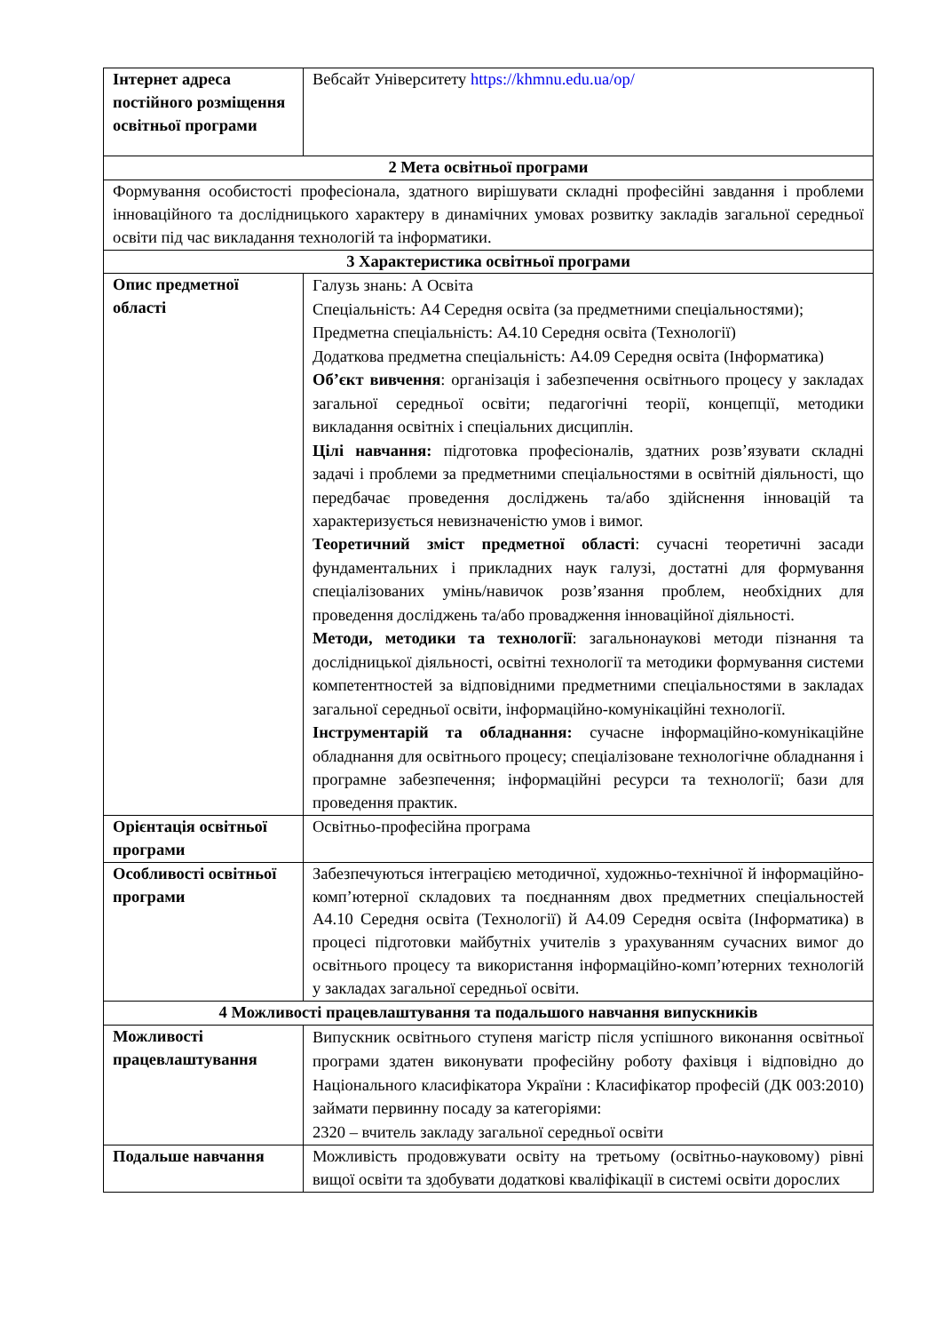| Інтернет адреса постійного розміщення освітньої програми | Вебсайт Університету https://khmnu.edu.ua/op/ |
| 2 Мета освітньої програми | |
| Формування особистості професіонала, здатного вирішувати складні професійні завдання і проблеми інноваційного та дослідницького характеру в динамічних умовах розвитку закладів загальної середньої освіти під час викладання технологій та інформатики. | |
| 3 Характеристика освітньої програми | |
| Опис предметної області | Галузь знань: А Освіта Спеціальність: А4 Середня освіта (за предметними спеціальностями); Предметна спеціальність: А4.10 Середня освіта (Технології) Додаткова предметна спеціальність: А4.09 Середня освіта (Інформатика) Об’єкт вивчення : організація і забезпечення освітнього процесу у закладах загальної середньої освіти; педагогічні теорії, концепції, методики викладання освітніх і спеціальних дисциплін. Цілі навчання: підготовка професіоналів, здатних розв’язувати складні задачі і проблеми за предметними спеціальностями в освітній діяльності, що передбачає проведення досліджень та/або здійснення інновацій та характеризується невизначеністю умов і вимог. Теоретичний зміст предметної області : сучасні теоретичні засади фундаментальних і прикладних наук галузі, достатні для формування спеціалізованих умінь/навичок розв’язання проблем, необхідних для проведення досліджень та/або провадження інноваційної діяльності. Методи, методики та технології : загальнонаукові методи пізнання та дослідницької діяльності, освітні технології та методики формування системи компетентностей за відповідними предметними спеціальностями в закладах загальної середньої освіти, інформаційно-комунікаційні технології. Інструментарій та обладнання: сучасне інформаційно-комунікаційне обладнання для освітнього процесу; спеціалізоване технологічне обладнання і програмне забезпечення; інформаційні ресурси та технології; бази для проведення практик. |
| Орієнтація освітньої програми | Освітньо-професійна програма |
| Особливості освітньої програми | Забезпечуються інтеграцією методичної, художньо-технічної й інформаційно-комп’ютерної складових та поєднанням двох предметних спеціальностей А4.10 Середня освіта (Технології) й А4.09 Середня освіта (Інформатика) в процесі підготовки майбутніх учителів з урахуванням сучасних вимог до освітнього процесу та використання інформаційно-комп’ютерних технологій у закладах загальної середньої освіти. |
| 4 Можливості працевлаштування та подальшого навчання випускників | |
| Можливості працевлаштування | Випускник освітнього ступеня магістр після успішного виконання освітньої програми здатен виконувати професійну роботу фахівця і відповідно до Національного класифікатора України : Класифікатор професій (ДК 003:2010) займати первинну посаду за категоріями: 2320 – вчитель закладу загальної середньої освіти |
| Подальше навчання | Можливість продовжувати освіту на третьому (освітньо-науковому) рівні вищої освіти та здобувати додаткові кваліфікації в системі освіти дорослих |